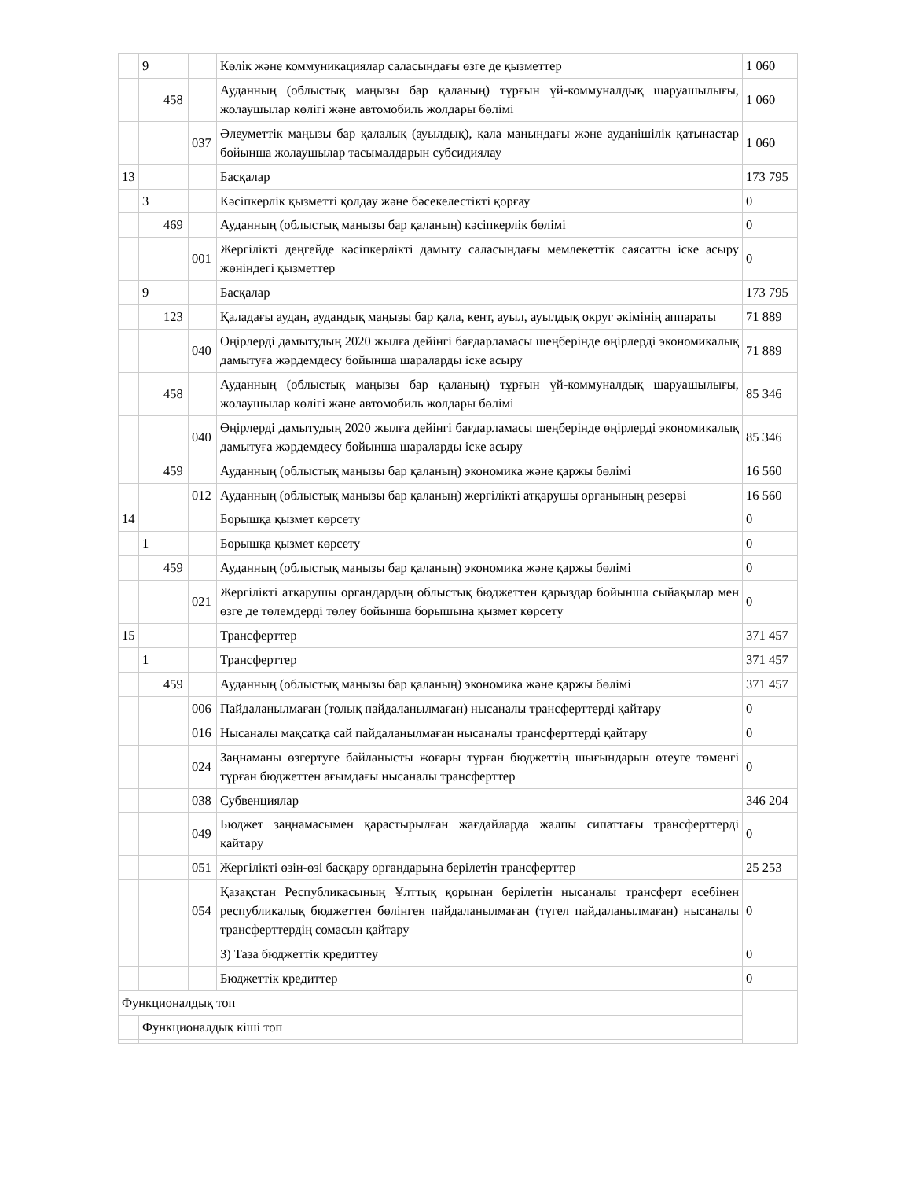| | 9 | | | Көлік және коммуникациялар саласындағы өзге де қызметтер | 1 060 |
| | | 458 | | Ауданның (облыстық маңызы бар қаланың) тұрғын үй-коммуналдық шаруашылығы, жолаушылар көлігі және автомобиль жолдары бөлімі | 1 060 |
| | | | 037 | Әлеуметтік маңызы бар қалалық (ауылдық), қала маңындағы және ауданішілік қатынастар бойынша жолаушылар тасымалдарын субсидиялау | 1 060 |
| 13 | | | | Басқалар | 173 795 |
| | 3 | | | Кәсіпкерлік қызметті қолдау және бәсекелестікті қорғау | 0 |
| | | 469 | | Ауданның (облыстық маңызы бар қаланың) кәсіпкерлік бөлімі | 0 |
| | | | 001 | Жергілікті деңгейде кәсіпкерлікті дамыту саласындағы мемлекеттік саясатты іске асыру жөніндегі қызметтер | 0 |
| | 9 | | | Басқалар | 173 795 |
| | | 123 | | Қаладағы аудан, аудандық маңызы бар қала, кент, ауыл, ауылдық округ әкімінің аппараты | 71 889 |
| | | | 040 | Өңірлерді дамытудың 2020 жылға дейінгі бағдарламасы шеңберінде өңірлерді экономикалық дамытуға жәрдемдесу бойынша шараларды іске асыру | 71 889 |
| | | 458 | | Ауданның (облыстық маңызы бар қаланың) тұрғын үй-коммуналдық шаруашылығы, жолаушылар көлігі және автомобиль жолдары бөлімі | 85 346 |
| | | | 040 | Өңірлерді дамытудың 2020 жылға дейінгі бағдарламасы шеңберінде өңірлерді экономикалық дамытуға жәрдемдесу бойынша шараларды іске асыру | 85 346 |
| | | 459 | | Ауданның (облыстық маңызы бар қаланың) экономика және қаржы бөлімі | 16 560 |
| | | | 012 | Ауданның (облыстық маңызы бар қаланың) жергілікті атқарушы органының резерві | 16 560 |
| 14 | | | | Борышқа қызмет көрсету | 0 |
| | 1 | | | Борышқа қызмет көрсету | 0 |
| | | 459 | | Ауданның (облыстық маңызы бар қаланың) экономика және қаржы бөлімі | 0 |
| | | | 021 | Жергілікті атқарушы органдардың облыстық бюджеттен қарыздар бойынша сыйақылар мен өзге де төлемдерді төлеу бойынша борышына қызмет көрсету | 0 |
| 15 | | | | Трансферттер | 371 457 |
| | 1 | | | Трансферттер | 371 457 |
| | | 459 | | Ауданның (облыстық маңызы бар қаланың) экономика және қаржы бөлімі | 371 457 |
| | | | 006 | Пайдаланылмаған (толық пайдаланылмаған) нысаналы трансферттерді қайтару | 0 |
| | | | 016 | Нысаналы мақсатқа сай пайдаланылмаған нысаналы трансферттерді қайтару | 0 |
| | | | 024 | Заңнаманы өзгертуге байланысты жоғары тұрған бюджеттің шығындарын өтеуге төменгі тұрған бюджеттен ағымдағы нысаналы трансферттер | 0 |
| | | | 038 | Субвенциялар | 346 204 |
| | | | 049 | Бюджет заңнамасымен қарастырылған жағдайларда жалпы сипаттағы трансферттерді қайтару | 0 |
| | | | 051 | Жергілікті өзін-өзі басқару органдарына берілетін трансферттер | 25 253 |
| | | | 054 | Қазақстан Республикасының Ұлттық қорынан берілетін нысаналы трансферт есебінен республикалық бюджеттен бөлінген пайдаланылмаған (түгел пайдаланылмаған) нысаналы трансферттердің сомасын қайтару | 0 |
| | | | | 3) Таза бюджеттік кредиттеу | 0 |
| | | | | Бюджеттік кредиттер | 0 |
| Функционалдық топ | | | | | |
| | Функционалдық кіші топ | | | | |